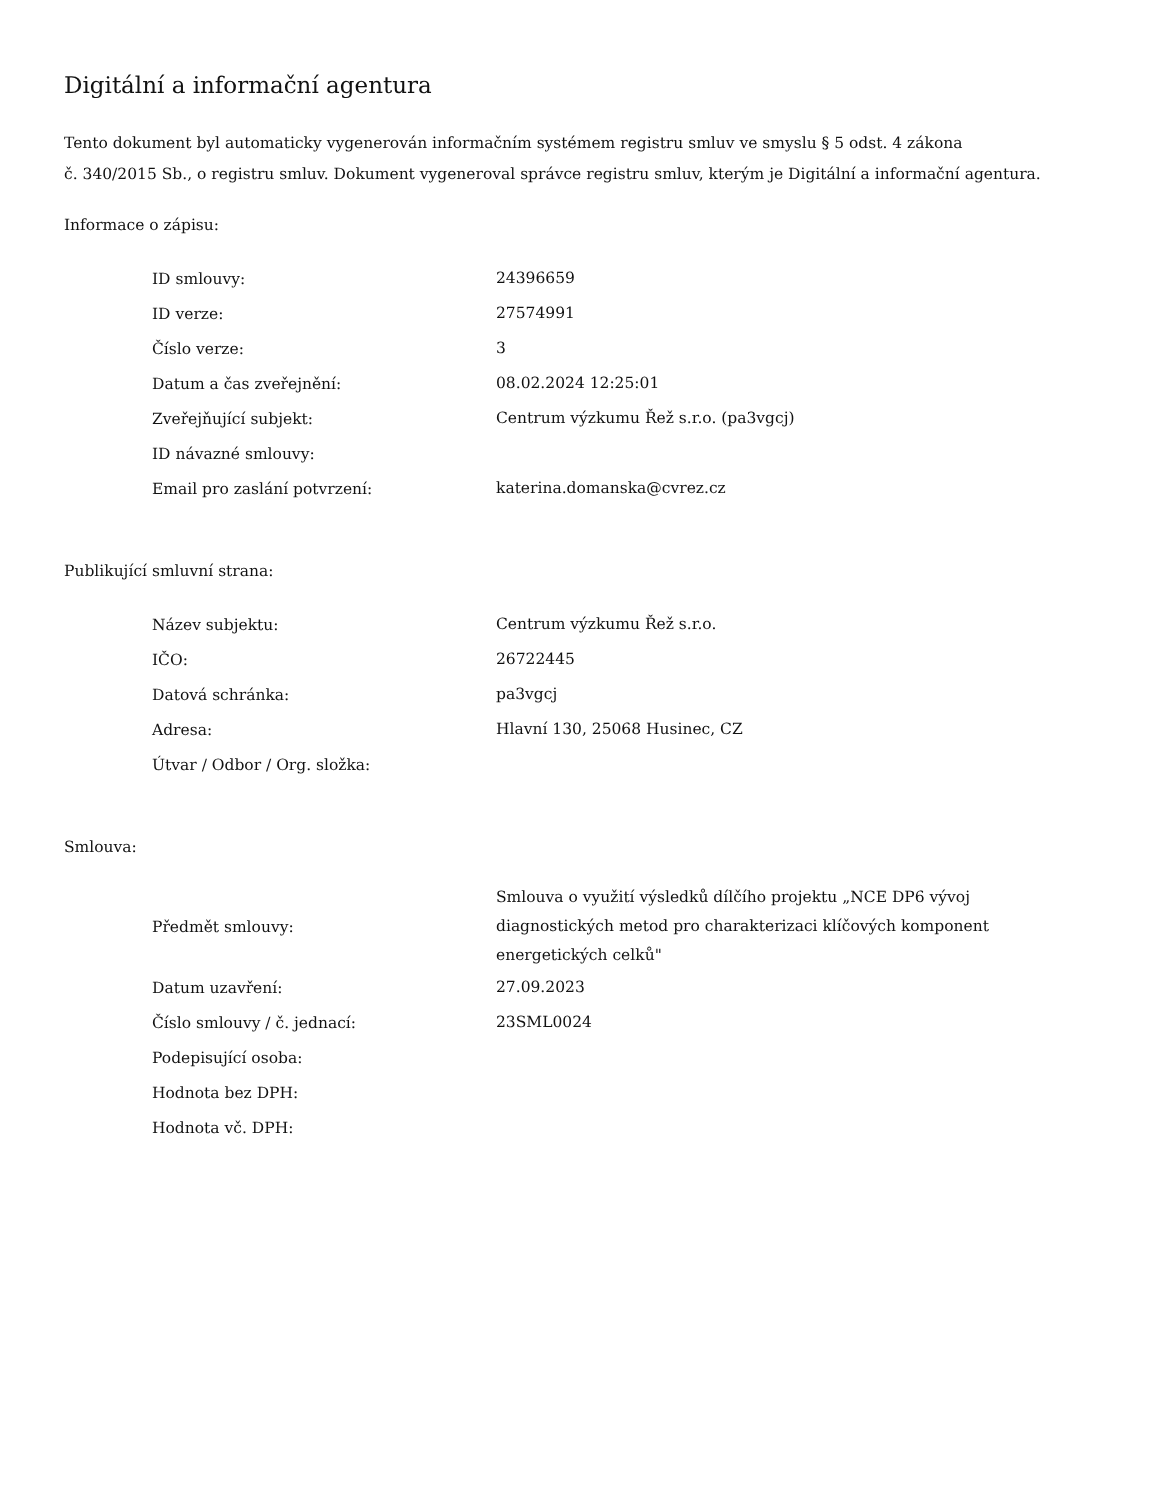Digitální a informační agentura
Tento dokument byl automaticky vygenerován informačním systémem registru smluv ve smyslu § 5 odst. 4 zákona
č. 340/2015 Sb., o registru smluv. Dokument vygeneroval správce registru smluv, kterým je Digitální a informační agentura.
Informace o zápisu:
| ID smlouvy: | 24396659 |
| ID verze: | 27574991 |
| Číslo verze: | 3 |
| Datum a čas zveřejnění: | 08.02.2024 12:25:01 |
| Zveřejňující subjekt: | Centrum výzkumu Řež s.r.o. (pa3vgcj) |
| ID návazné smlouvy: | |
| Email pro zaslání potvrzení: | katerina.domanska@cvrez.cz |
Publikující smluvní strana:
| Název subjektu: | Centrum výzkumu Řež s.r.o. |
| IČO: | 26722445 |
| Datová schránka: | pa3vgcj |
| Adresa: | Hlavní 130, 25068 Husinec, CZ |
| Útvar / Odbor / Org. složka: | |
Smlouva:
| Předmět smlouvy: | Smlouva o využití výsledků dílčího projektu „NCE DP6 vývoj diagnostických metod pro charakterizaci klíčových komponent energetických celků" |
| Datum uzavření: | 27.09.2023 |
| Číslo smlouvy / č. jednací: | 23SML0024 |
| Podepisující osoba: | |
| Hodnota bez DPH: | |
| Hodnota vč. DPH: | |